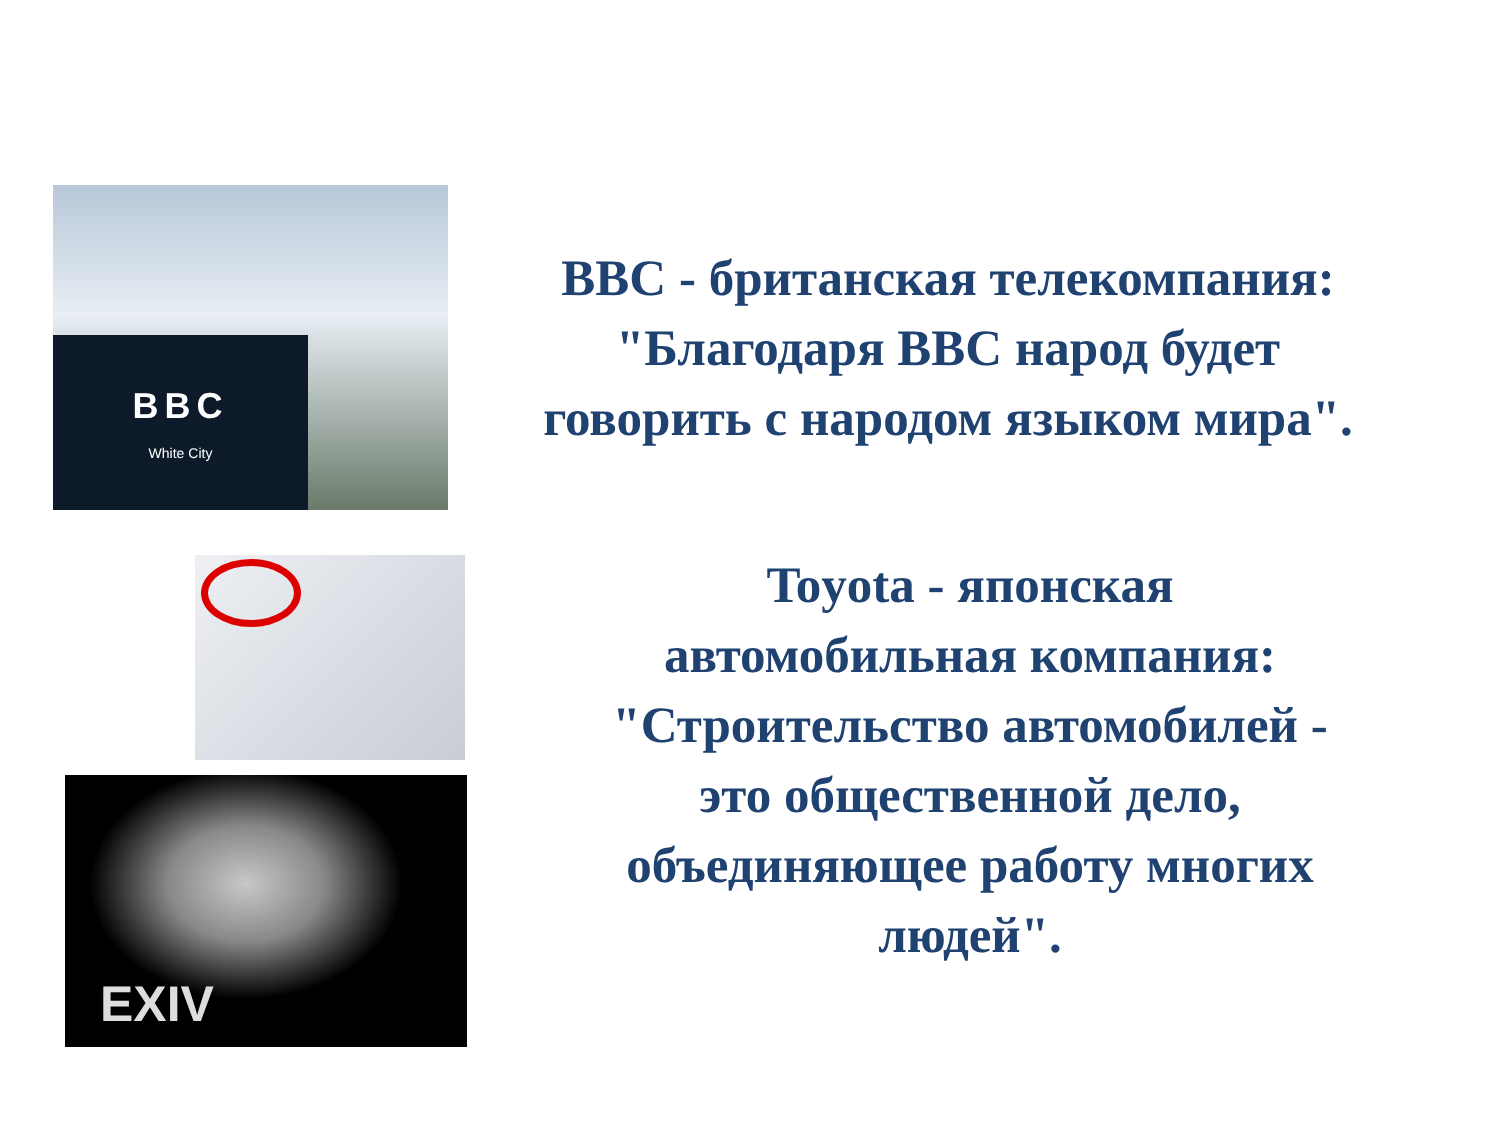BBC
White City
BBC - британская телекомпания:
"Благодаря BBC народ будет
говорить с народом языком мира".
EXIV
Toyota - японская
автомобильная компания:
"Строительство автомобилей -
это общественной дело,
объединяющее работу многих
людей".